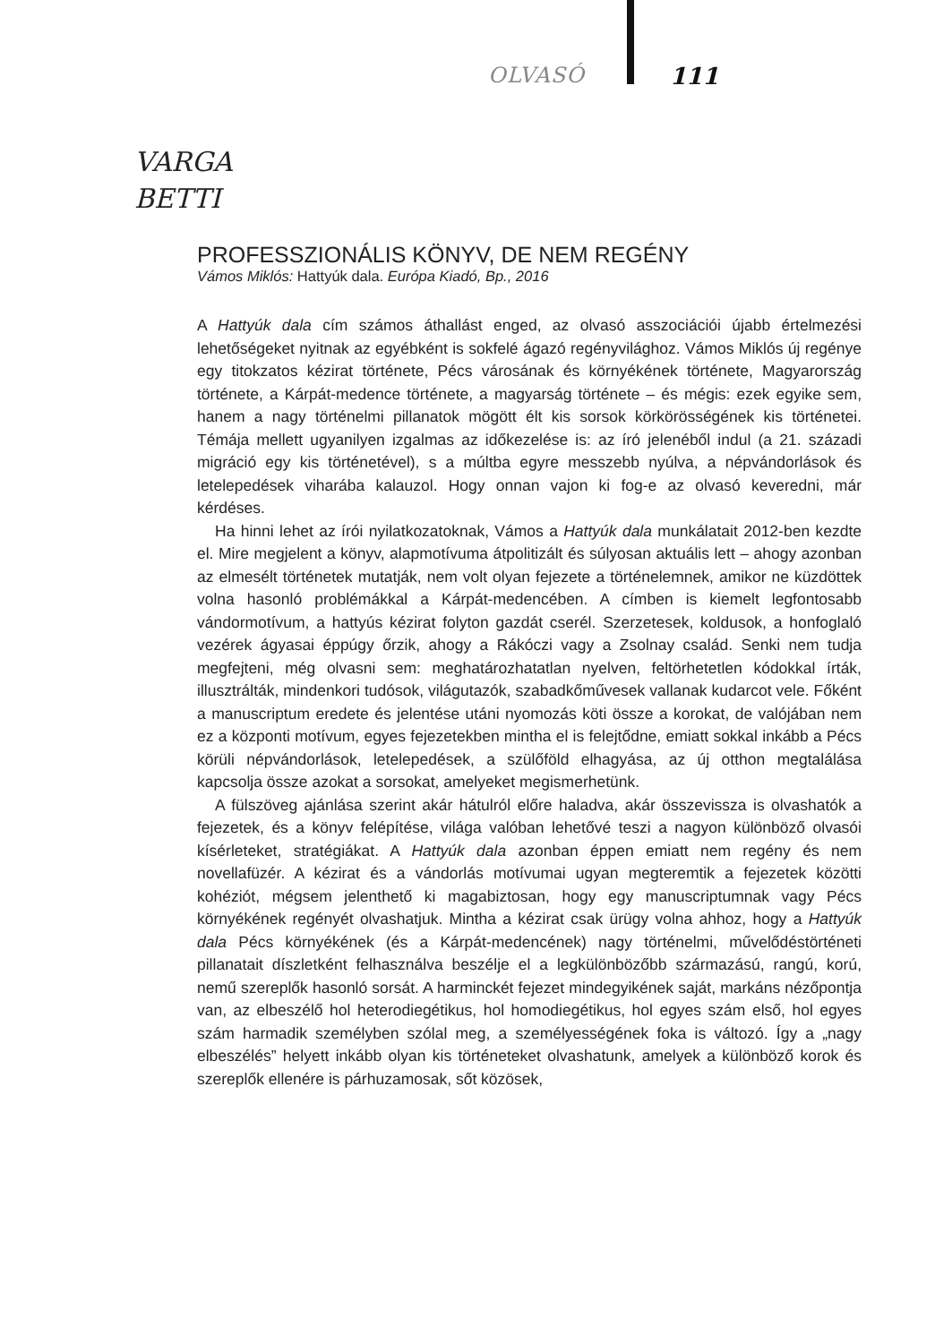OLVASÓ 111
VARGA
BETTI
PROFESSZIONÁLIS KÖNYV, DE NEM REGÉNY
Vámos Miklós: Hattyúk dala. Európa Kiadó, Bp., 2016
A Hattyúk dala cím számos áthallást enged, az olvasó asszociációi újabb értelmezési lehetőségeket nyitnak az egyébként is sokfelé ágazó regényvilághoz. Vámos Miklós új regénye egy titokzatos kézirat története, Pécs városának és környékének története, Magyarország története, a Kárpát-medence története, a magyarság története – és mégis: ezek egyike sem, hanem a nagy történelmi pillanatok mögött élt kis sorsok körkörösségének kis történetei. Témája mellett ugyanilyen izgalmas az időkezelése is: az író jelenéből indul (a 21. századi migráció egy kis történetével), s a múltba egyre messzebb nyúlva, a népvándorlások és letelepedések viharába kalauzol. Hogy onnan vajon ki fog-e az olvasó keveredni, már kérdéses.
Ha hinni lehet az írói nyilatkozatoknak, Vámos a Hattyúk dala munkálatait 2012-ben kezdte el. Mire megjelent a könyv, alapmotívuma átpolitizált és súlyosan aktuális lett – ahogy azonban az elmesélt történetek mutatják, nem volt olyan fejezete a történelemnek, amikor ne küzdöttek volna hasonló problémákkal a Kárpát-medencében. A címben is kiemelt legfontosabb vándormotívum, a hattyús kézirat folyton gazdát cserél. Szerzetesek, koldusok, a honfoglaló vezérek ágyasai éppúgy őrzik, ahogy a Rákóczi vagy a Zsolnay család. Senki nem tudja megfejteni, még olvasni sem: meghatározhatatlan nyelven, feltörhetetlen kódokkal írták, illusztrálták, mindenkori tudósok, világutazók, szabadkőművesek vallanak kudarcot vele. Főként a manuscriptum eredete és jelentése utáni nyomozás köti össze a korokat, de valójában nem ez a központi motívum, egyes fejezetekben mintha el is felejtődne, emiatt sokkal inkább a Pécs körüli népvándorlások, letelepedések, a szülőföld elhagyása, az új otthon megtalálása kapcsolja össze azokat a sorsokat, amelyeket megismerhetünk.
A fülszöveg ajánlása szerint akár hátulról előre haladva, akár összevissza is olvashatók a fejezetek, és a könyv felépítése, világa valóban lehetővé teszi a nagyon különböző olvasói kísérleteket, stratégiákat. A Hattyúk dala azonban éppen emiatt nem regény és nem novellafüzér. A kézirat és a vándorlás motívumai ugyan megteremtik a fejezetek közötti kohéziót, mégsem jelenthető ki magabiztosan, hogy egy manuscriptumnak vagy Pécs környékének regényét olvashatjuk. Mintha a kézirat csak ürügy volna ahhoz, hogy a Hattyúk dala Pécs környékének (és a Kárpát-medencének) nagy történelmi, művelődéstörténeti pillanatait díszletként felhasználva beszélje el a legkülönbözőbb származású, rangú, korú, nemű szereplők hasonló sorsát. A harminckét fejezet mindegyikének saját, markáns nézőpontja van, az elbeszélő hol heterodiegétikus, hol homodiegétikus, hol egyes szám első, hol egyes szám harmadik személyben szólal meg, a személyességének foka is változó. Így a „nagy elbeszélés” helyett inkább olyan kis történeteket olvashatunk, amelyek a különböző korok és szereplők ellenére is párhuzamosak, sőt közösek,